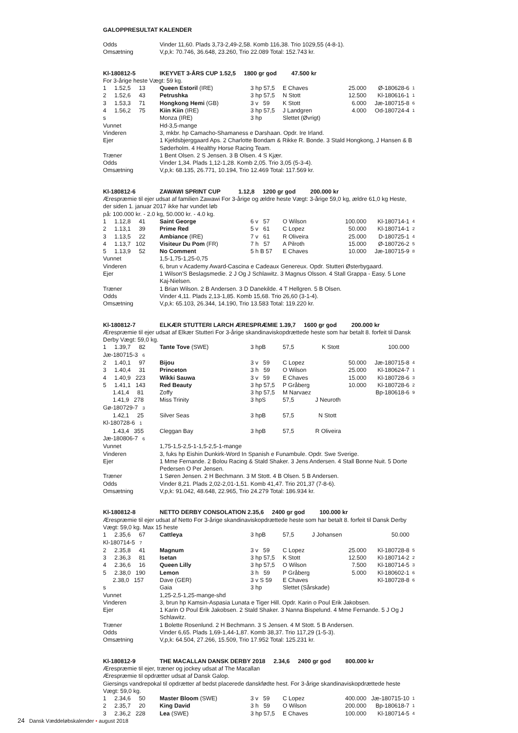GALOPPRESULTAT KALENDER
| Odds | Vinder 11,60. Plads 3,73-2,49-2,58. Komb 116,38. Trio 1029,55 (4-8-1). | | | | | |
| Omsætning | V,p,k: 70.746, 36.648, 23.260, Trio 22.089 Total: 152.743 kr. | | | | | |
| Kl-180812-5 | IKEYVET 3-ÅRS CUP 1.52,5 1800 gr god 47.500 kr | | | | | |
| For 3-årige heste Vægt: 59 kg. | | | | | | |
| 1 1.52,5 13 | Queen Estoril (IRE) | 3 hp 57,5 | E Chaves | 25.000 | Ø-180628-6 | 1 |
| 2 1.52,6 43 | Petrushka | 3 hp 57,5 | N Stott | 12.500 | Kl-180616-1 | 1 |
| 3 1.53,3 71 | Hongkong Hemi (GB) | 3 v 59 | K Stott | 6.000 | Jæ-180715-8 | 6 |
| 4 1.56,2 75 | Kiin Kiin (IRE) | 3 hp 57,5 | J Landgren | 4.000 | Od-180724-4 | 1 |
| s | Monza (IRE) | 3 hp | Slettet (Øvrigt) | | | |
| Vunnet | Hd-3,5-mange | | | | | |
| Vinderen | 3, mkbr. hp Camacho-Shamaness e Darshaan. Opdr. Ire Irland. | | | | | |
| Ejer | 1 Kjeldsbjerggaard Aps. 2 Charlotte Bondam & Rikke R. Bonde. 3 Stald Hongkong, J Hansen & B Søderholm. 4 Healthy Horse Racing Team. | | | | | |
| Træner | 1 Bent Olsen. 2 S Jensen. 3 B Olsen. 4 S Kjær. | | | | | |
| Odds | Vinder 1,34. Plads 1,12-1,28. Komb 2,05. Trio 3,05 (5-3-4). | | | | | |
| Omsætning | V,p,k: 68.135, 26.771, 10.194, Trio 12.469 Total: 117.569 kr. | | | | | |
| Kl-180812-6 | ZAWAWI SPRINT CUP 1.12,8 1200 gr god 200.000 kr | | | | | |
| Ærespræmie til ejer udsat af familien Zawawi For 3-årige og ældre heste Vægt: 3-årige 59,0 kg, ældre 61,0 kg Heste, der siden 1. januar 2017 ikke har vundet løb på: 100.000 kr. - 2.0 kg, 50.000 kr. - 4.0 kg. | | | | | | |
| 1 1.12,8 41 | Saint George | 6 v 57 | O Wilson | 100.000 | Kl-180714-1 | 4 |
| 2 1.13,1 39 | Prime Red | 5 v 61 | C Lopez | 50.000 | Kl-180714-1 | 2 |
| 3 1.13,5 22 | Ambiance (IRE) | 7 v 61 | R Oliveira | 25.000 | D-180725-1 | 4 |
| 4 1.13,7 102 | Visiteur Du Pom (FR) | 7 h 57 | A Pilroth | 15.000 | Ø-180726-2 | 5 |
| 5 1.13,9 52 | No Comment | 5 h B 57 | E Chaves | 10.000 | Jæ-180715-9 | 8 |
| Vunnet | 1,5-1,75-1,25-0,75 | | | | | |
| Vinderen | 6, brun v Academy Award-Cascina e Cadeaux Genereux. Opdr. Stutteri Østerbygaard. | | | | | |
| Ejer | 1 Wilson'S Beslagsmedie. 2 J Og J Schlawitz. 3 Magnus Olsson. 4 Stall Grappa - Easy. 5 Lone Kaj-Nielsen. | | | | | |
| Træner | 1 Brian Wilson. 2 B Andersen. 3 D Danekilde. 4 T Hellgren. 5 B Olsen. | | | | | |
| Odds | Vinder 4,11. Plads 2,13-1,85. Komb 15,68. Trio 26,60 (3-1-4). | | | | | |
| Omsætning | V,p,k: 65.103, 26.344, 14.190, Trio 13.583 Total: 119.220 kr. | | | | | |
| Kl-180812-7 | ELKÆR STUTTERI LARCH ÆRESPRÆMIE 1.39,7 1600 gr god 200.000 kr | | | | | |
| Ærespræmie til ejer udsat af Elkær Stutteri For 3-årige skandinaviskopdrættede heste som har betalt 8. forfeit til Dansk Derby Vægt: 59,0 kg. | | | | | | |
| 1 1.39,7 82 | Tante Tove (SWE) | 3 hpB | 57,5 K Stott | 100.000 | | |
| Jæ-180715-3 6 | | | | | | |
| 2 1.40,1 97 | Bijou | 3 v 59 | C Lopez | 50.000 | Jæ-180715-8 | 4 |
| 3 1.40,4 31 | Princeton | 3 h 59 | O Wilson | 25.000 | Kl-180624-7 | 1 |
| 4 1.40,9 223 | Wikki Sauwa | 3 v 59 | E Chaves | 15.000 | Kl-180728-6 | 3 |
| 5 1.41,1 143 | Red Beauty | 3 hp 57,5 | P Gråberg | 10.000 | Kl-180728-6 | 2 |
| 1.41,4 81 | Zoffy | 3 hp 57,5 | M Narvaez | | Bp-180618-6 | 9 |
| 1.41,9 278 | Miss Trinity | 3 hpS | 57,5 J Neuroth | | | |
| Gø-180729-7 3 | | | | | | |
| 1.42,1 25 | Silver Seas | 3 hpB | 57,5 N Stott | | | |
| Kl-180728-6 1 | | | | | | |
| 1.43,4 355 | Cleggan Bay | 3 hpB | 57,5 R Oliveira | | | |
| Jæ-180806-7 6 | | | | | | |
| Vunnet | 1,75-1,5-2,5-1-1,5-2,5-1-mange | | | | | |
| Vinderen | 3, fuks hp Eishin Dunkirk-Word In Spanish e Funambule. Opdr. Swe Sverige. | | | | | |
| Ejer | 1 Mme Fernande. 2 Bolou Racing & Stald Shaker. 3 Jens Andersen. 4 Stall Bonne Nuit. 5 Dorte Pedersen O Per Jensen. | | | | | |
| Træner | 1 Søren Jensen. 2 H Bechmann. 3 M Stott. 4 B Olsen. 5 B Andersen. | | | | | |
| Odds | Vinder 8,21. Plads 2,02-2,01-1,51. Komb 41,47. Trio 201,37 (7-8-6). | | | | | |
| Omsætning | V,p,k: 91.042, 48.648, 22.965, Trio 24.279 Total: 186.934 kr. | | | | | |
| Kl-180812-8 | NETTO DERBY CONSOLATION 2.35,6 2400 gr god 100.000 kr | | | | | |
| Ærespræmie til ejer udsat af Netto For 3-årige skandinaviskopdrættede heste som har betalt 8. forfeit til Dansk Derby Vægt: 59,0 kg. Max 15 heste | | | | | | |
| 1 2.35,6 67 | Cattleya | 3 hpB | 57,5 J Johansen | 50.000 | | |
| Kl-180714-5 7 | | | | | | |
| 2 2.35,8 41 | Magnum | 3 v 59 | C Lopez | 25.000 | Kl-180728-8 | 5 |
| 3 2.36,3 81 | Isetan | 3 hp 57,5 | K Stott | 12.500 | Kl-180714-2 | 2 |
| 4 2.36,6 16 | Queen Lilly | 3 hp 57,5 | O Wilson | 7.500 | Kl-180714-5 | 3 |
| 5 2.38,0 190 | Lemon | 3 h 59 | P Gråberg | 5.000 | Kl-180602-1 | 6 |
| 2.38,0 157 | Dave (GER) | 3 v S 59 | E Chaves | | Kl-180728-8 | 6 |
| s | Gaia | 3 hp | Slettet (Sårskade) | | | |
| Vunnet | 1,25-2,5-1,25-mange-shd | | | | | |
| Vinderen | 3, brun hp Kamsin-Aspasia Lunata e Tiger Hill. Opdr. Karin o Poul Erik Jakobsen. | | | | | |
| Ejer | 1 Karin O Poul Erik Jakobsen. 2 Stald Shaker. 3 Nanna Bispelund. 4 Mme Fernande. 5 J Og J Schlawitz. | | | | | |
| Træner | 1 Bolette Rosenlund. 2 H Bechmann. 3 S Jensen. 4 M Stott. 5 B Andersen. | | | | | |
| Odds | Vinder 6,65. Plads 1,69-1,44-1,87. Komb 38,37. Trio 117,29 (1-5-3). | | | | | |
| Omsætning | V,p,k: 64.504, 27.266, 15.509, Trio 17.952 Total: 125.231 kr. | | | | | |
| Kl-180812-9 | THE MACALLAN DANSK DERBY 2018 2.34,6 2400 gr god 800.000 kr | | | | | |
| Ærespræmie til ejer, træner og jockey udsat af The Macallan Ærespræmie til opdrætter udsat af Dansk Galop. Giersings vandrepokal til opdrætter af bedst placerede danskfødte hest. For 3-årige skandinaviskopdrættede heste Vægt: 59,0 kg. | | | | | | |
| 1 2.34,6 50 | Master Bloom (SWE) | 3 v 59 | C Lopez | 400.000 | Jæ-180715-10 | 1 |
| 2 2.35,7 20 | King David | 3 h 59 | O Wilson | 200.000 | Bp-180618-7 | 1 |
| 3 2.36,2 228 | Lea (SWE) | 3 hp 57,5 | E Chaves | 100.000 | Kl-180714-5 | 4 |
24 Dansk Væddeløbskalender • august 2018